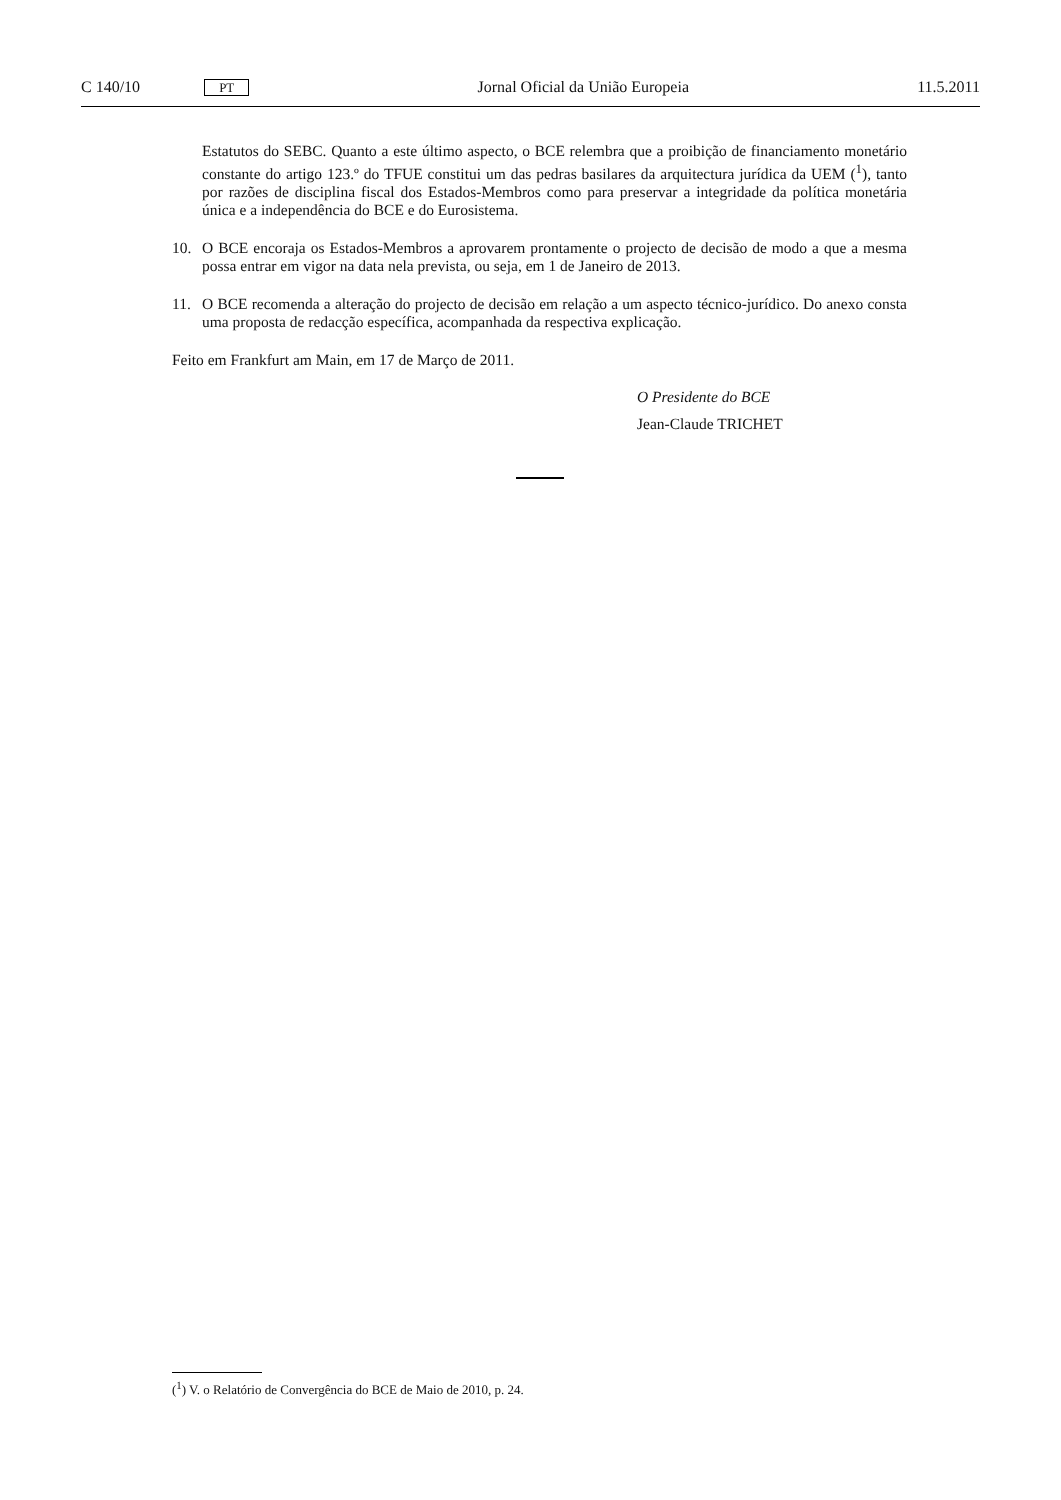C 140/10 PT Jornal Oficial da União Europeia 11.5.2011
Estatutos do SEBC. Quanto a este último aspecto, o BCE relembra que a proibição de financiamento monetário constante do artigo 123.º do TFUE constitui um das pedras basilares da arquitectura jurídica da UEM (<sup>1</sup>), tanto por razões de disciplina fiscal dos Estados-Membros como para preservar a integridade da política monetária única e a independência do BCE e do Eurosistema.
10. O BCE encoraja os Estados-Membros a aprovarem prontamente o projecto de decisão de modo a que a mesma possa entrar em vigor na data nela prevista, ou seja, em 1 de Janeiro de 2013.
11. O BCE recomenda a alteração do projecto de decisão em relação a um aspecto técnico-jurídico. Do anexo consta uma proposta de redacção específica, acompanhada da respectiva explicação.
Feito em Frankfurt am Main, em 17 de Março de 2011.
O Presidente do BCE
Jean-Claude TRICHET
(<sup>1</sup>) V. o Relatório de Convergência do BCE de Maio de 2010, p. 24.